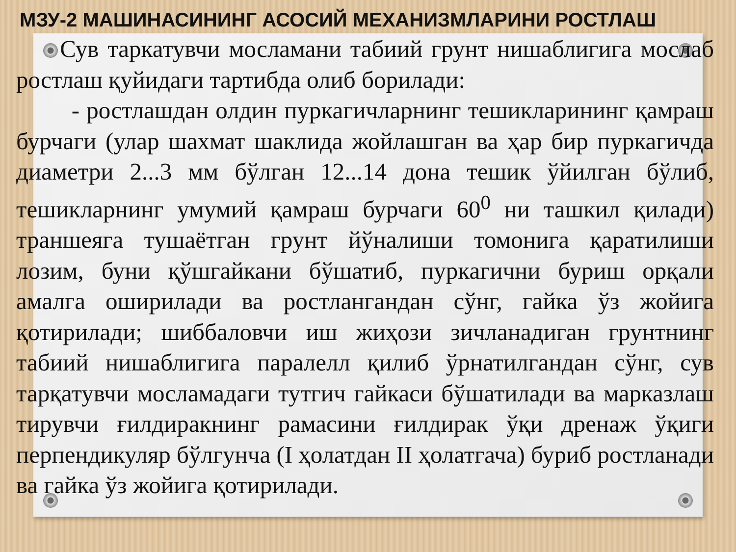МЗУ-2 МАШИНАСИНИНГ АСОСИЙ МЕХАНИЗМЛАРИНИ РОСТЛАШ
Сув таркатувчи мосламани табиий грунт нишаблигига мослаб ростлаш қуйидаги тартибда олиб борилади:
- ростлашдан олдин пуркагичларнинг тешикларининг қамраш бурчаги (улар шахмат шаклида жойлашган ва ҳар бир пуркагичда диаметри 2...3 мм бўлган 12...14 дона тешик ўйилган бўлиб, тешикларнинг умумий қамраш бурчаги 60<sup>0</sup> ни ташкил қилади) траншеяга тушаётган грунт йўналиши томонига қаратилиши лозим, буни қўшгайкани бўшатиб, пуркагични буриш орқали амалга оширилади ва ростлангандан сўнг, гайка ўз жойига қотирилади; шиббаловчи иш жиҳози зичланадиган грунтнинг табиий нишаблигига паралелл қилиб ўрнатилгандан сўнг, сув тарқатувчи мосламадаги тутгич гайкаси бўшатилади ва марказлаш тирувчи ғилдиракнинг рамасини ғилдирак ўқи дренаж ўқиги перпендикуляр бўлгунча (I ҳолатдан II ҳолатгача) буриб ростланади ва гайка ўз жойига қотирилади.